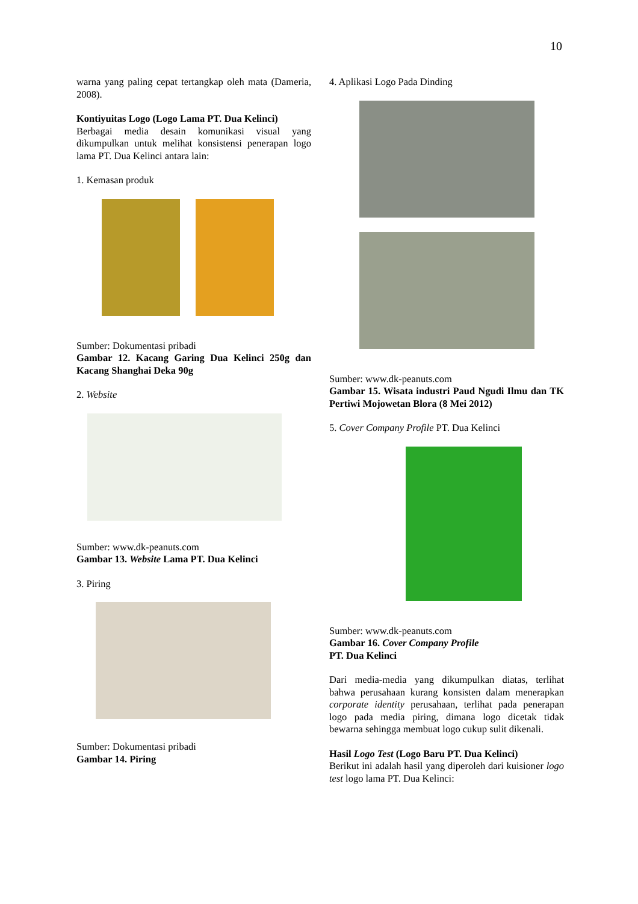10
warna yang paling cepat tertangkap oleh mata (Dameria, 2008).
Kontiyuitas Logo (Logo Lama PT. Dua Kelinci)
Berbagai media desain komunikasi visual yang dikumpulkan untuk melihat konsistensi penerapan logo lama PT. Dua Kelinci antara lain:
1. Kemasan produk
Sumber: Dokumentasi pribadi
Gambar 12. Kacang Garing Dua Kelinci 250g dan Kacang Shanghai Deka 90g
2. Website
Sumber: www.dk-peanuts.com
Gambar 13. Website Lama PT. Dua Kelinci
3. Piring
Sumber: Dokumentasi pribadi
Gambar 14. Piring
4. Aplikasi Logo Pada Dinding
Sumber: www.dk-peanuts.com
Gambar 15. Wisata industri Paud Ngudi Ilmu dan TK Pertiwi Mojowetan Blora (8 Mei 2012)
5. Cover Company Profile PT. Dua Kelinci
Sumber: www.dk-peanuts.com
Gambar 16. Cover Company Profile
PT. Dua Kelinci
Dari media-media yang dikumpulkan diatas, terlihat bahwa perusahaan kurang konsisten dalam menerapkan corporate identity perusahaan, terlihat pada penerapan logo pada media piring, dimana logo dicetak tidak bewarna sehingga membuat logo cukup sulit dikenali.
Hasil Logo Test (Logo Baru PT. Dua Kelinci)
Berikut ini adalah hasil yang diperoleh dari kuisioner logo test logo lama PT. Dua Kelinci: